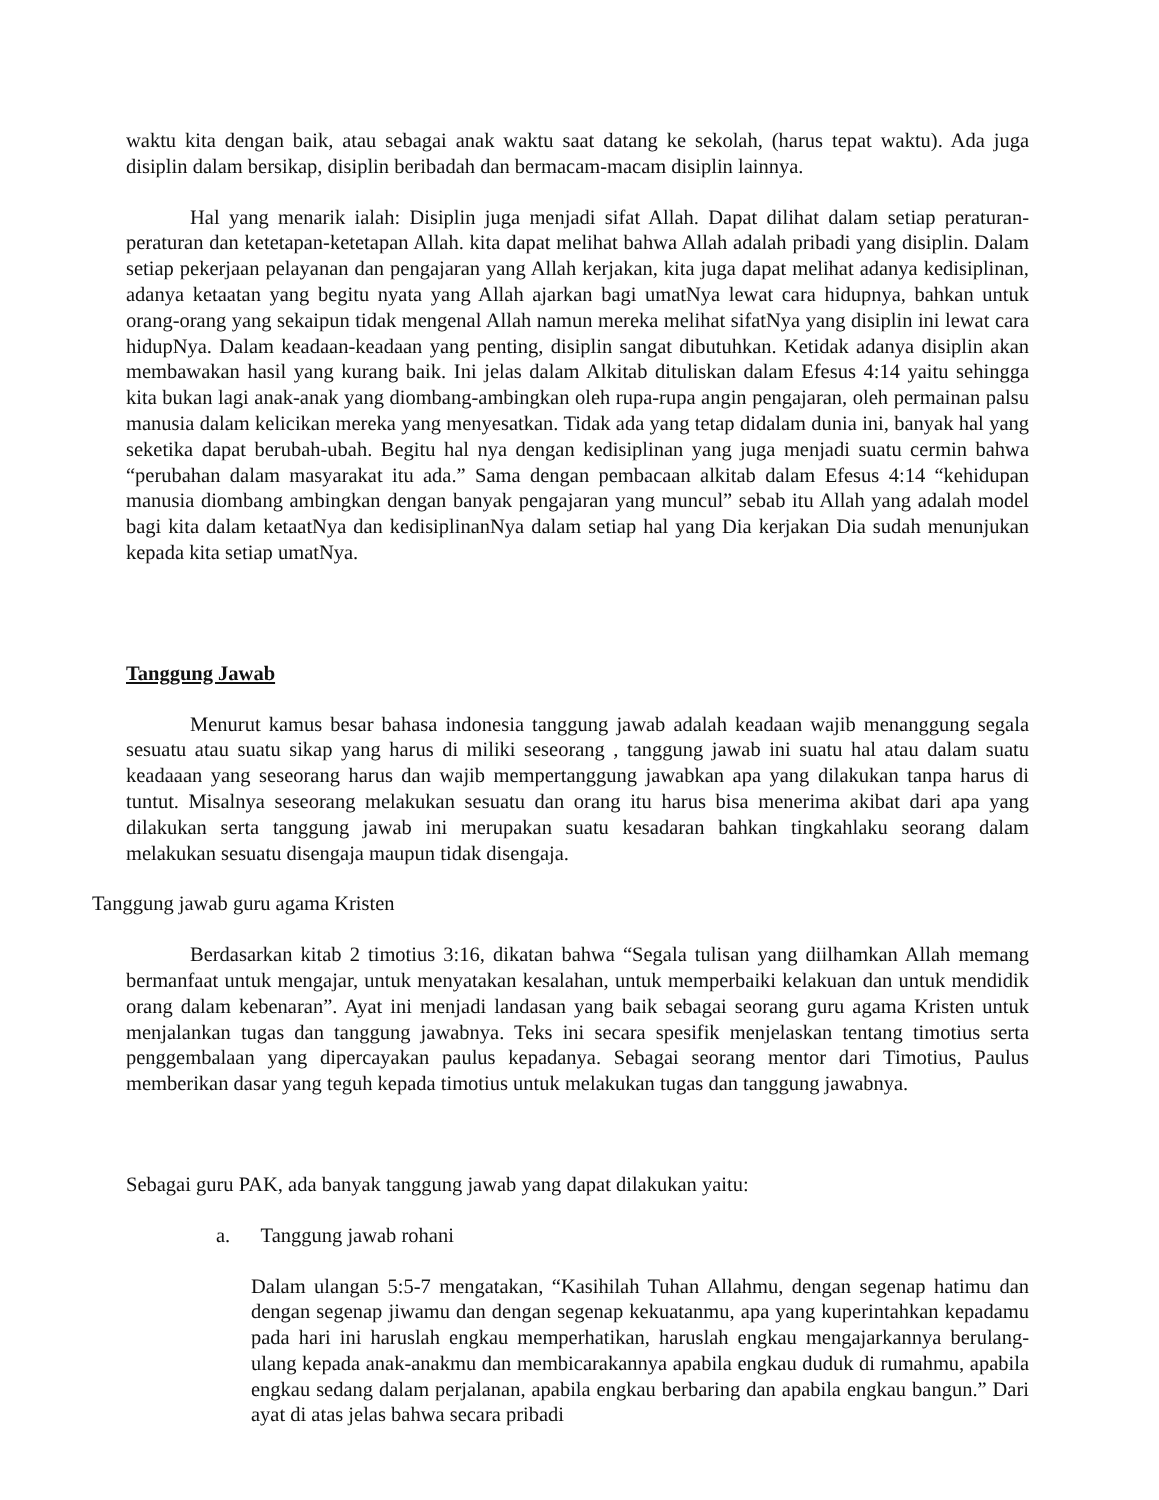waktu kita dengan baik, atau sebagai anak waktu saat datang ke sekolah, (harus tepat waktu). Ada juga disiplin dalam bersikap, disiplin beribadah dan bermacam-macam disiplin lainnya.
Hal yang menarik ialah: Disiplin juga menjadi sifat Allah. Dapat dilihat dalam setiap peraturan-peraturan dan ketetapan-ketetapan Allah. kita dapat melihat bahwa Allah adalah pribadi yang disiplin. Dalam setiap pekerjaan pelayanan dan pengajaran yang Allah kerjakan, kita juga dapat melihat adanya kedisiplinan, adanya ketaatan yang begitu nyata yang Allah ajarkan bagi umatNya lewat cara hidupnya, bahkan untuk orang-orang yang sekaipun tidak mengenal Allah namun mereka melihat sifatNya yang disiplin ini lewat cara hidupNya. Dalam keadaan-keadaan yang penting, disiplin sangat dibutuhkan. Ketidak adanya disiplin akan membawakan hasil yang kurang baik. Ini jelas dalam Alkitab dituliskan dalam Efesus 4:14 yaitu sehingga kita bukan lagi anak-anak yang diombang-ambingkan oleh rupa-rupa angin pengajaran, oleh permainan palsu manusia dalam kelicikan mereka yang menyesatkan. Tidak ada yang tetap didalam dunia ini, banyak hal yang seketika dapat berubah-ubah. Begitu hal nya dengan kedisiplinan yang juga menjadi suatu cermin bahwa “perubahan dalam masyarakat itu ada.” Sama dengan pembacaan alkitab dalam Efesus 4:14 “kehidupan manusia diombang ambingkan dengan banyak pengajaran yang muncul” sebab itu Allah yang adalah model bagi kita dalam ketaatNya dan kedisiplinanNya dalam setiap hal yang Dia kerjakan Dia sudah menunjukan kepada kita setiap umatNya.
Tanggung Jawab
Menurut kamus besar bahasa indonesia tanggung jawab adalah keadaan wajib menanggung segala sesuatu atau suatu sikap yang harus di miliki seseorang , tanggung jawab ini suatu hal atau dalam suatu keadaaan yang seseorang harus dan wajib mempertanggung jawabkan apa yang dilakukan tanpa harus di tuntut. Misalnya seseorang melakukan sesuatu dan orang itu harus bisa menerima akibat dari apa yang dilakukan serta tanggung jawab ini merupakan suatu kesadaran bahkan tingkahlaku seorang dalam melakukan sesuatu disengaja maupun tidak disengaja.
Tanggung jawab guru agama Kristen
Berdasarkan kitab 2 timotius 3:16, dikatan bahwa “Segala tulisan yang diilhamkan Allah memang bermanfaat untuk mengajar, untuk menyatakan kesalahan, untuk memperbaiki kelakuan dan untuk mendidik orang dalam kebenaran”. Ayat ini menjadi landasan yang baik sebagai seorang guru agama Kristen untuk menjalankan tugas dan tanggung jawabnya. Teks ini secara spesifik menjelaskan tentang timotius serta penggembalaan yang dipercayakan paulus kepadanya. Sebagai seorang mentor dari Timotius, Paulus memberikan dasar yang teguh kepada timotius untuk melakukan tugas dan tanggung jawabnya.
Sebagai guru PAK, ada banyak tanggung jawab yang dapat dilakukan yaitu:
a. Tanggung jawab rohani
Dalam ulangan 5:5-7 mengatakan, “Kasihilah Tuhan Allahmu, dengan segenap hatimu dan dengan segenap jiwamu dan dengan segenap kekuatanmu, apa yang kuperintahkan kepadamu pada hari ini haruslah engkau memperhatikan, haruslah engkau mengajarkannya berulang-ulang kepada anak-anakmu dan membicarakannya apabila engkau duduk di rumahmu, apabila engkau sedang dalam perjalanan, apabila engkau berbaring dan apabila engkau bangun.” Dari ayat di atas jelas bahwa secara pribadi